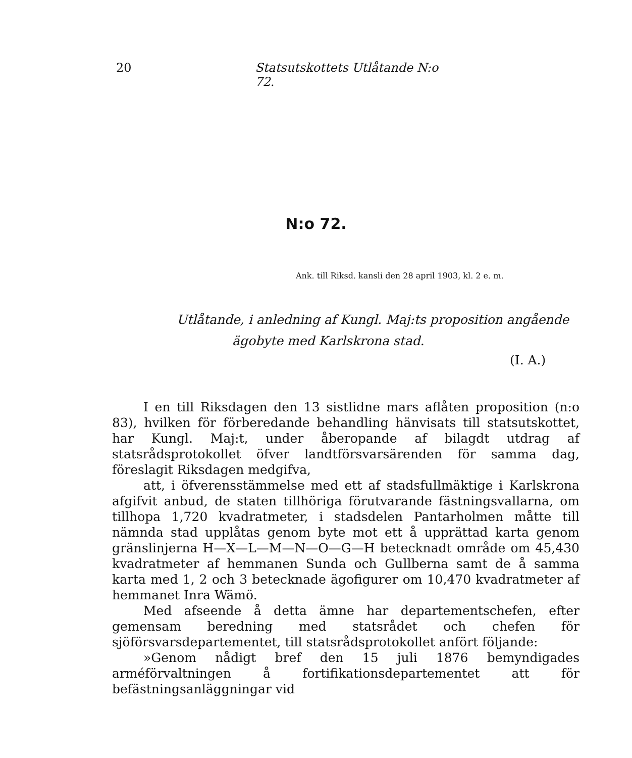20 Statsutskottets Utlåtande N:o 72.
N:o 72.
Ank. till Riksd. kansli den 28 april 1903, kl. 2 e. m.
Utlåtande, i anledning af Kungl. Maj:ts proposition angående
ägobyte med Karlskrona stad.
(I. A.)
I en till Riksdagen den 13 sistlidne mars aflåten proposition (n:o 83), hvilken för förberedande behandling hänvisats till statsutskottet, har Kungl. Maj:t, under åberopande af bilagdt utdrag af statsrådsprotokollet öfver landtförsvarsärenden för samma dag, föreslagit Riksdagen medgifva,
att, i öfverensstämmelse med ett af stadsfullmäktige i Karlskrona afgifvit anbud, de staten tillhöriga förutvarande fästningsvallarna, om tillhopa 1,720 kvadratmeter, i stadsdelen Pantarholmen måtte till nämnda stad upplåtas genom byte mot ett å upprättad karta genom gränslinjerna H—X—L—M—N—O—G—H betecknadt område om 45,430 kvadratmeter af hemmanen Sunda och Gullberna samt de å samma karta med 1, 2 och 3 betecknade ägofigurer om 10,470 kvadratmeter af hemmanet Inra Wämö.
Med afseende å detta ämne har departementschefen, efter gemensam beredning med statsrådet och chefen för sjöförsvarsdepartementet, till statsrådsprotokollet anfört följande:
»Genom nådigt bref den 15 juli 1876 bemyndigades arméförvaltningen å fortifikationsdepartementet att för befästningsanläggningar vid